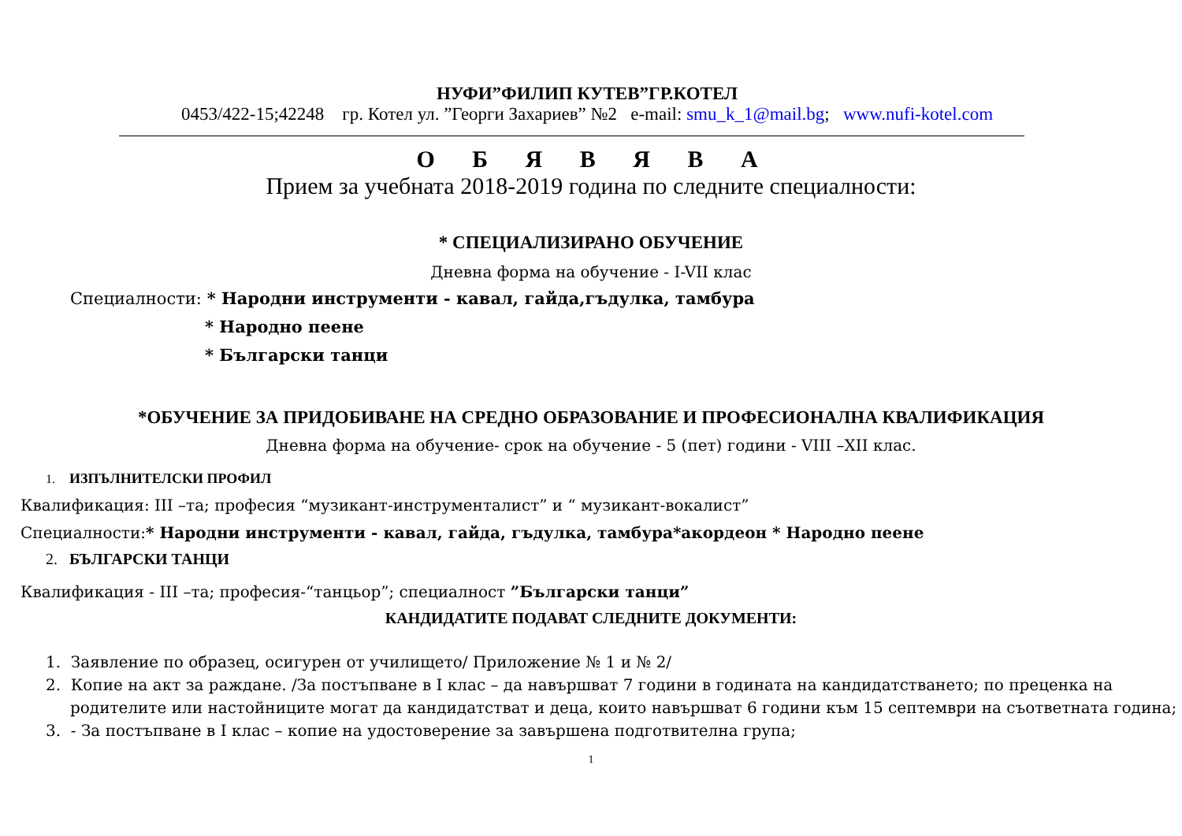НУФИ”ФИЛИП КУТЕВ”ГР.КОТЕЛ
0453/422-15;42248 гр. Котел ул. ”Георги Захариев” №2 e-mail: smu_k_1@mail.bg; www.nufi-kotel.com
О Б Я В Я В А
Прием за учебната 2018-2019 година по следните специалности:
* СПЕЦИАЛИЗИРАНО ОБУЧЕНИЕ
Дневна форма на обучение - I-VII клас
Специалности: * Народни инструменти - кавал, гайда,гъдулка, тамбура
* Народно пеене
* Български танци
*ОБУЧЕНИЕ ЗА ПРИДОБИВАНЕ НА СРЕДНО ОБРАЗОВАНИЕ И ПРОФЕСИОНАЛНА КВАЛИФИКАЦИЯ
Дневна форма на обучение- срок на обучение - 5 (пет) години - VIII –XII клас.
1. ИЗПЪЛНИТЕЛСКИ ПРОФИЛ
Квалификация: III –та; професия “музикант-инструменталист” и “ музикант-вокалист”
Специалности:* Народни инструменти - кавал, гайда, гъдулка, тамбура*акордеон * Народно пеене
2. БЪЛГАРСКИ ТАНЦИ
Квалификация - III –та; професия-“танцьор”; специалност ”Български танци”
КАНДИДАТИТЕ ПОДАВАТ СЛЕДНИТЕ ДОКУМЕНТИ:
1. Заявление по образец, осигурен от училището/ Приложение № 1 и № 2/
2. Копие на акт за раждане. /За постъпване в I клас – да навършват 7 години в годината на кандидатстването; по преценка на
родителите или настойниците могат да кандидатстват и деца, които навършват 6 години към 15 септември на съответната година;
3. - За постъпване в I клас – копие на удостоверение за завършена подготвителна група;
1